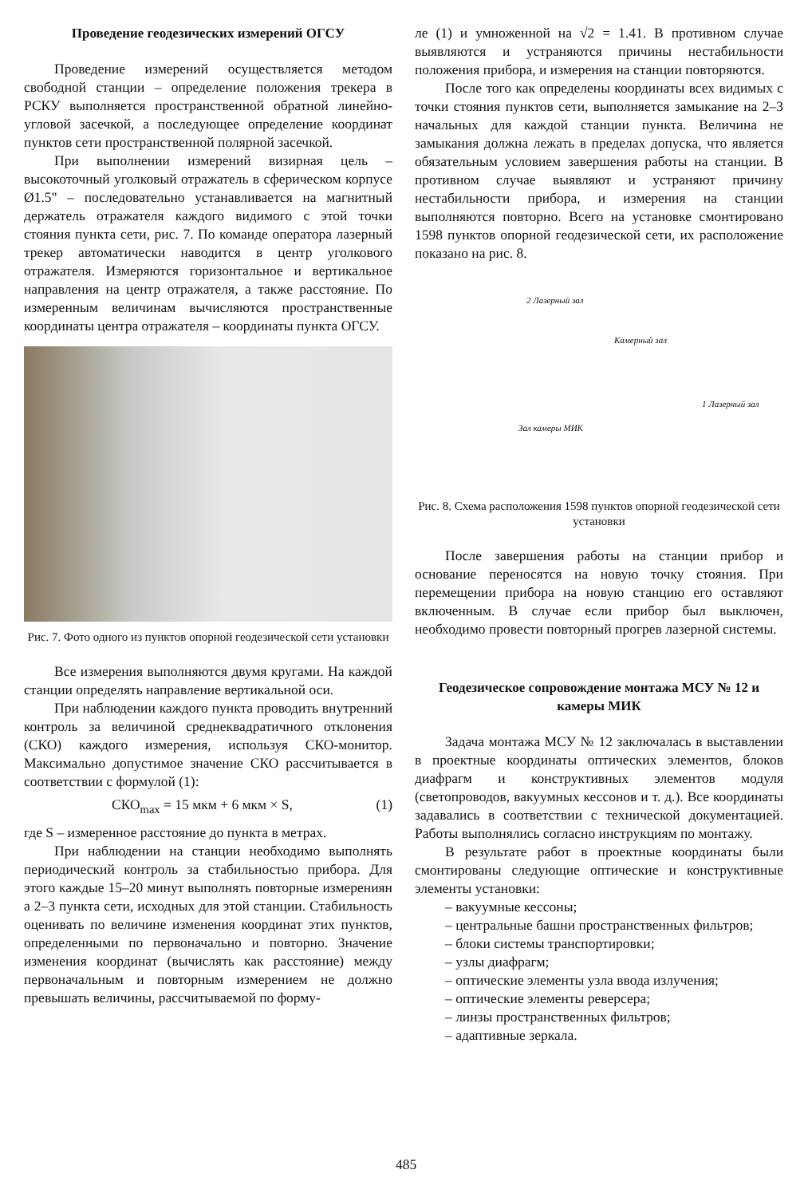Проведение геодезических измерений ОГСУ
Проведение измерений осуществляется методом свободной станции – определение положения трекера в РСКУ выполняется пространственной обратной линейно-угловой засечкой, а последующее определение координат пунктов сети пространственной полярной засечкой.
При выполнении измерений визирная цель – высокоточный уголковый отражатель в сферическом корпусе Ø1.5" – последовательно устанавливается на магнитный держатель отражателя каждого видимого с этой точки стояния пункта сети, рис. 7. По команде оператора лазерный трекер автоматически наводится в центр уголкового отражателя. Измеряются горизонтальное и вертикальное направления на центр отражателя, а также расстояние. По измеренным величинам вычисляются пространственные координаты центра отражателя – координаты пункта ОГСУ.
Рис. 7. Фото одного из пунктов опорной геодезической сети установки
Все измерения выполняются двумя кругами. На каждой станции определять направление вертикальной оси.
При наблюдении каждого пункта проводить внутренний контроль за величиной среднеквадратичного отклонения (СКО) каждого измерения, используя СКО-монитор. Максимально допустимое значение СКО рассчитывается в соответствии с формулой (1):
СКО<sub>max</sub> = 15 мкм + 6 мкм × S, (1)
где S – измеренное расстояние до пункта в метрах.
При наблюдении на станции необходимо выполнять периодический контроль за стабильностью прибора. Для этого каждые 15–20 минут выполнять повторные измерениян а 2–3 пункта сети, исходных для этой станции. Стабильность оценивать по величине изменения координат этих пунктов, определенными по первоначально и повторно. Значение изменения координат (вычислять как расстояние) между первоначальным и повторным измерением не должно превышать величины, рассчитываемой по форму-
ле (1) и умноженной на √2 = 1.41. В противном случае выявляются и устраняются причины нестабильности положения прибора, и измерения на станции повторяются.
После того как определены координаты всех видимых с точки стояния пунктов сети, выполняется замыкание на 2–3 начальных для каждой станции пункта. Величина не замыкания должна лежать в пределах допуска, что является обязательным условием завершения работы на станции. В противном случае выявляют и устраняют причину нестабильности прибора, и измерения на станции выполняются повторно. Всего на установке смонтировано 1598 пунктов опорной геодезической сети, их расположение показано на рис. 8.
2 Лазерный зал
Камерный зал
1 Лазерный зал
Зал камеры МИК
Рис. 8. Схема расположения 1598 пунктов опорной геодезической сети установки
После завершения работы на станции прибор и основание переносятся на новую точку стояния. При перемещении прибора на новую станцию его оставляют включенным. В случае если прибор был выключен, необходимо провести повторный прогрев лазерной системы.
Геодезическое сопровождение монтажа МСУ № 12 и камеры МИК
Задача монтажа МСУ № 12 заключалась в выставлении в проектные координаты оптических элементов, блоков диафрагм и конструктивных элементов модуля (светопроводов, вакуумных кессонов и т. д.). Все координаты задавались в соответствии с технической документацией. Работы выполнялись согласно инструкциям по монтажу.
В результате работ в проектные координаты были смонтированы следующие оптические и конструктивные элементы установки:
– вакуумные кессоны;
– центральные башни пространственных фильтров;
– блоки системы транспортировки;
– узлы диафрагм;
– оптические элементы узла ввода излучения;
– оптические элементы реверсера;
– линзы пространственных фильтров;
– адаптивные зеркала.
485